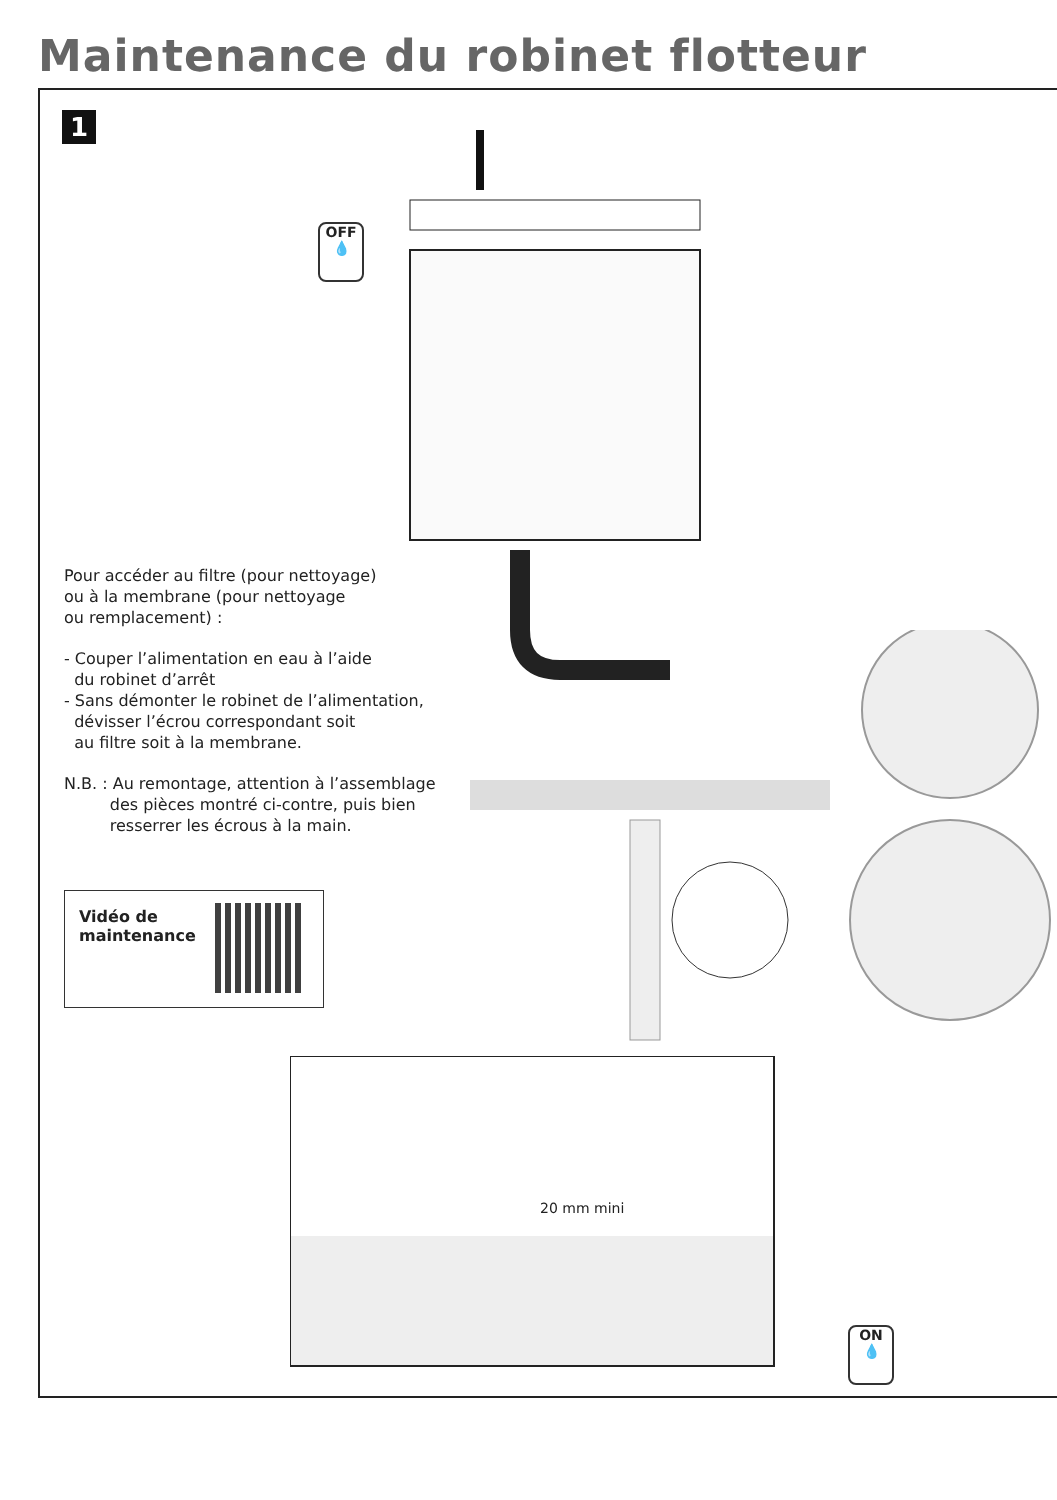Maintenance du robinet flotteur
1
OFF
💧
Pour accéder au filtre (pour nettoyage)
ou à la membrane (pour nettoyage
ou remplacement) :
- Couper l’alimentation en eau à l’aide
du robinet d’arrêt
- Sans démonter le robinet de l’alimentation,
dévisser l’écrou correspondant soit
au filtre soit à la membrane.
N.B. : Au remontage, attention à l’assemblage
des pièces montré ci-contre, puis bien
resserrer les écrous à la main.
Vidéo de
maintenance
20 mm mini
ON
💧